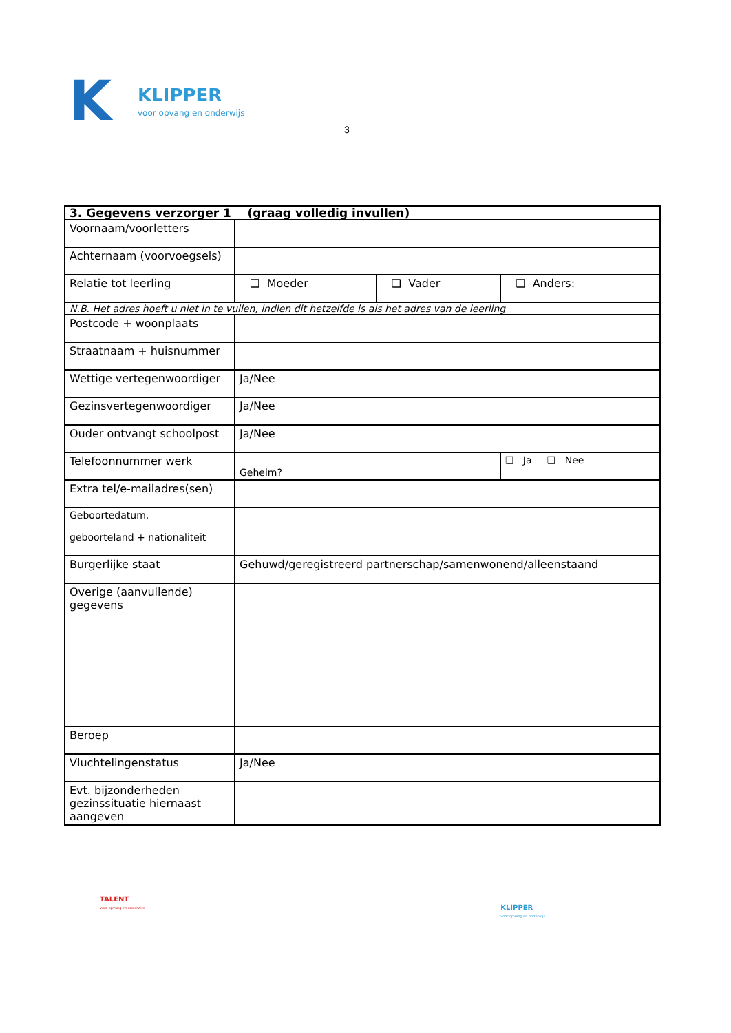K
KLIPPER
voor opvang en onderwijs
3
| 3. Gegevens verzorger 1 (graag volledig invullen) | | | |
| Voornaam/voorletters | | | |
| Achternaam (voorvoegsels) | | | |
| Relatie tot leerling | ❑ Moeder | ❑ Vader | ❑ Anders: |
| N.B. Het adres hoeft u niet in te vullen, indien dit hetzelfde is als het adres van de leerling | | | |
| Postcode + woonplaats | | | |
| Straatnaam + huisnummer | | | |
| Wettige vertegenwoordiger | Ja/Nee | | |
| Gezinsvertegenwoordiger | Ja/Nee | | |
| Ouder ontvangt schoolpost | Ja/Nee | | |
| Telefoonnummer werk | Geheim? | | ❑ Ja ❑ Nee |
| Extra tel/e-mailadres(sen) | | | |
| Geboortedatum, geboorteland + nationaliteit | | | |
| Burgerlijke staat | Gehuwd/geregistreerd partnerschap/samenwonend/alleenstaand | | |
| Overige (aanvullende) gegevens | | | |
| Beroep | | | |
| Vluchtelingenstatus | Ja/Nee | | |
| Evt. bijzonderheden gezinssituatie hiernaast aangeven | | | |
TALENT
voor opvang en onderwijs
KLIPPER
voor opvang en onderwijs